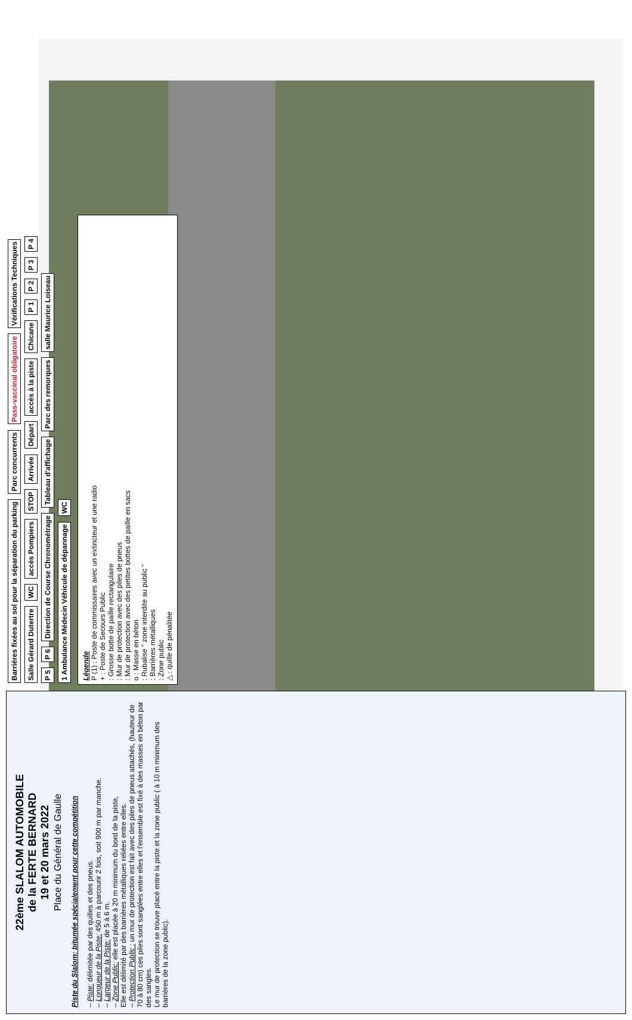22ème SLALOM AUTOMOBILE
de la FERTE BERNARD
19 et 20 mars 2022
Place du Général de Gaulle
Piste du Slalom: bitumée spécialement pour cette compétition
– Piste: délimitée par des quilles et des pneus.
– Longueur de la Piste: 450 m à parcourir 2 fois, soit 900 m par manche.
– Largeur de la Piste: de 5 à 6 m.
– Zone Public: elle est placée à 20 m minimum du bord de la piste,
Elle est délimité par des barrières métalliques reliées entre elles.
– Protection Public : un mur de protection est fait avec des piles de pneus attachés, (hauteur de 70 à 80 cm) ces piles sont sanglées entre elles et l'ensemble est fixé à des masses en béton par des sangles.
Le mur de protection se trouve placé entre la piste et la zone public ( à 10 m minimum des barrières de la zone public).
Barrières fixées au sol pour la séparation du parking Parc concurrents Pass-vaccinal obligatoire Vérifications Techniques Salle Gérard Dutertre WC accès Pompiers STOP Arrivée Départ accès à la piste Chicane P 1 P 2 P 3 P 4 P 5 P 6 Direction de Course Chronométrage Tableau d'affichage Parc des remorques salle Maurice Loiseau 1 Ambulance Médecin Véhicule de dépannage WC
Légende
P (1) : Poste de commissaires avec un extincteur et une radio
+ : Poste de Secours Public
: Grosse botte de paille rectangulaire
: Mur de protection avec des piles de pneus
: Mur de protection avec des petites bottes de paille en sacs
o : Masse en béton
: Rubalise " zone interdite au public "
: Barrières métalliques
: Zone public
△ : quille de pénalitée